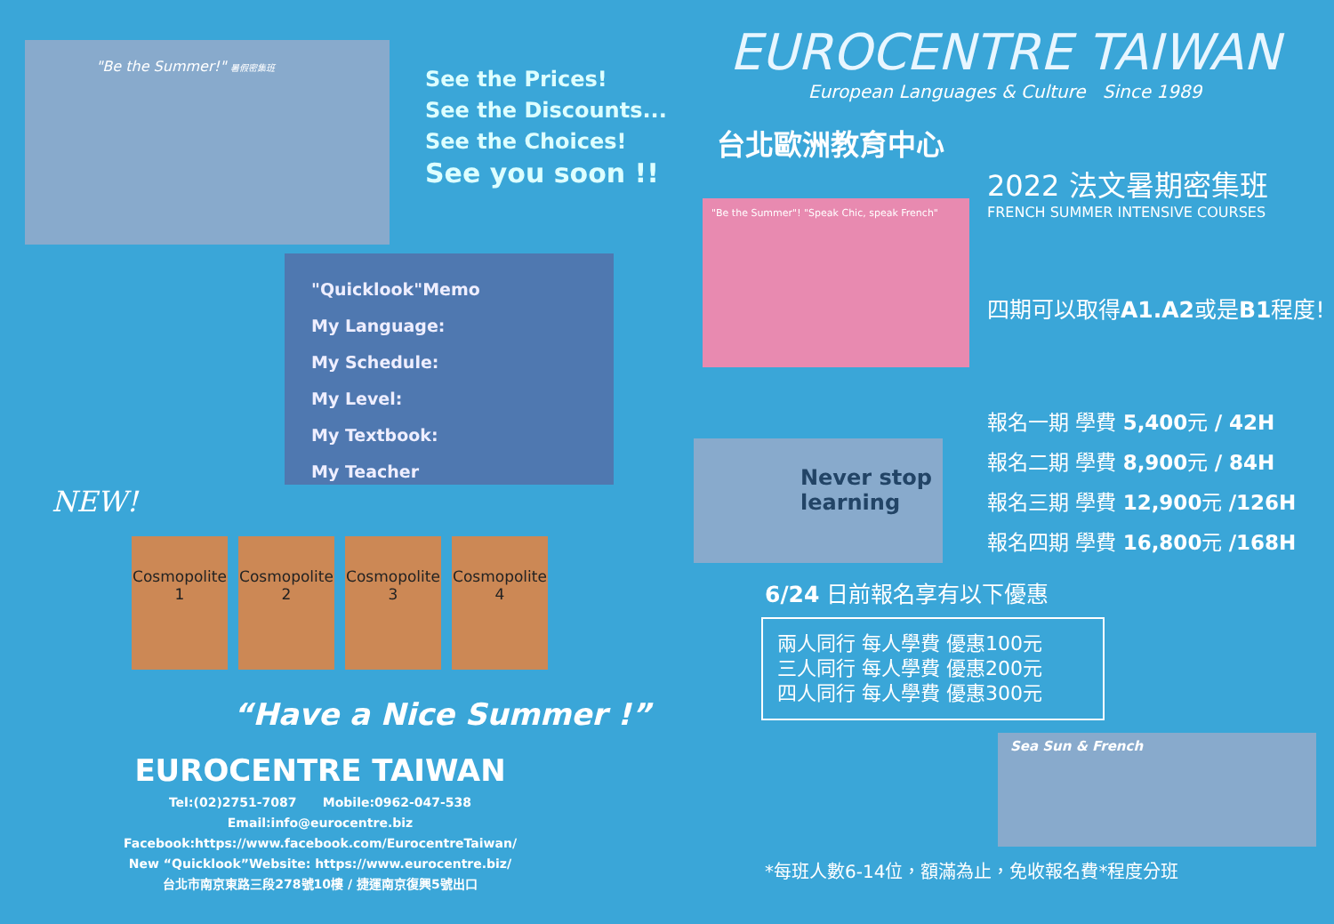"Be the Summer!" 暑假密集班
See the Prices!
See the Discounts...
See the Choices!
See you soon !!
"Quicklook"Memo
My Language:
My Schedule:
My Level:
My Textbook:
My Teacher
NEW!
Cosmopolite 1
Cosmopolite 2
Cosmopolite 3
Cosmopolite 4
“Have a Nice Summer !”
EUROCENTRE TAIWAN
Tel:(02)2751-7087 Mobile:0962-047-538
Email:info@eurocentre.biz
Facebook:https://www.facebook.com/EurocentreTaiwan/
New “Quicklook”Website: https://www.eurocentre.biz/
台北市南京東路三段278號10樓 / 捷運南京復興5號出口
EUROCENTRE TAIWAN
European Languages & Culture Since 1989
台北歐洲教育中心
"Be the Summer"! "Speak Chic, speak French"
2022 法文暑期密集班
FRENCH SUMMER INTENSIVE COURSES
四期可以取得A1.A2或是B1程度!
Never stop learning
報名一期 學費 5,400元 / 42H
報名二期 學費 8,900元 / 84H
報名三期 學費 12,900元 /126H
報名四期 學費 16,800元 /168H
6/24 日前報名享有以下優惠
兩人同行 每人學費 優惠100元
三人同行 每人學費 優惠200元
四人同行 每人學費 優惠300元
Sea Sun & French
*每班人數6-14位，額滿為止，免收報名費*程度分班